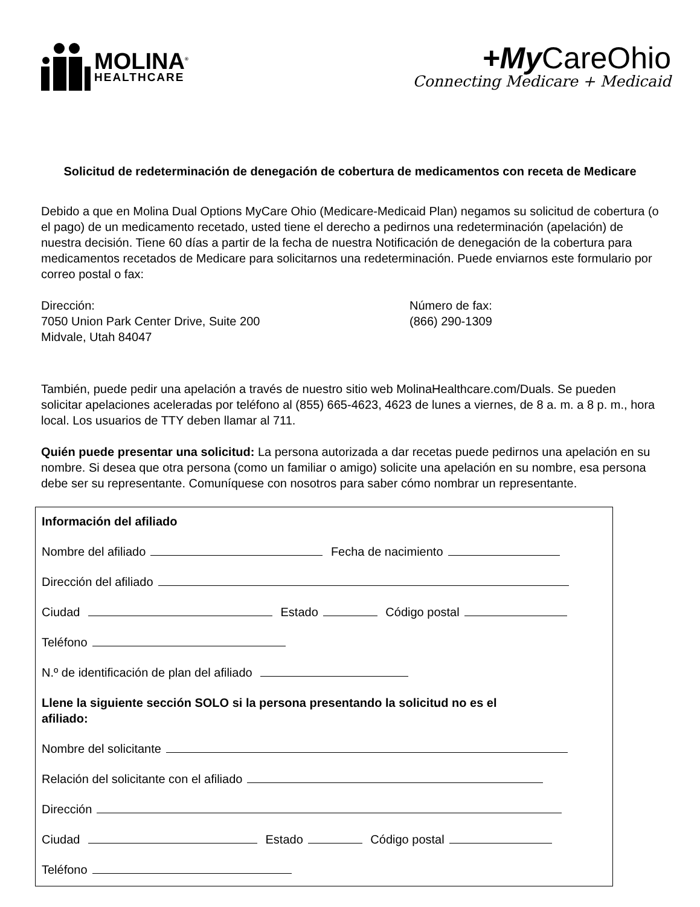MOLINA<sup>®</sup>
HEALTHCARE
+My CareOhio
Connecting Medicare + Medicaid
Solicitud de redeterminación de denegación de cobertura de medicamentos con receta de Medicare
Debido a que en Molina Dual Options MyCare Ohio (Medicare-Medicaid Plan) negamos su solicitud de cobertura (o el pago) de un medicamento recetado, usted tiene el derecho a pedirnos una redeterminación (apelación) de nuestra decisión. Tiene 60 días a partir de la fecha de nuestra Notificación de denegación de la cobertura para medicamentos recetados de Medicare para solicitarnos una redeterminación. Puede enviarnos este formulario por correo postal o fax:
Dirección:
7050 Union Park Center Drive, Suite 200
Midvale, Utah 84047
Número de fax:
(866) 290-1309
También, puede pedir una apelación a través de nuestro sitio web MolinaHealthcare.com/Duals. Se pueden solicitar apelaciones aceleradas por teléfono al (855) 665-4623, 4623 de lunes a viernes, de 8 a. m. a 8 p. m., hora local. Los usuarios de TTY deben llamar al 711.
Quién puede presentar una solicitud: La persona autorizada a dar recetas puede pedirnos una apelación en su nombre. Si desea que otra persona (como un familiar o amigo) solicite una apelación en su nombre, esa persona debe ser su representante. Comuníquese con nosotros para saber cómo nombrar un representante.
Información del afiliado
Nombre del afiliado Fecha de nacimiento
Dirección del afiliado
Ciudad Estado Código postal
Teléfono
N.º de identificación de plan del afiliado
Llene la siguiente sección SOLO si la persona presentando la solicitud no es el
afiliado:
Nombre del solicitante
Relación del solicitante con el afiliado
Dirección
Ciudad Estado Código postal
Teléfono